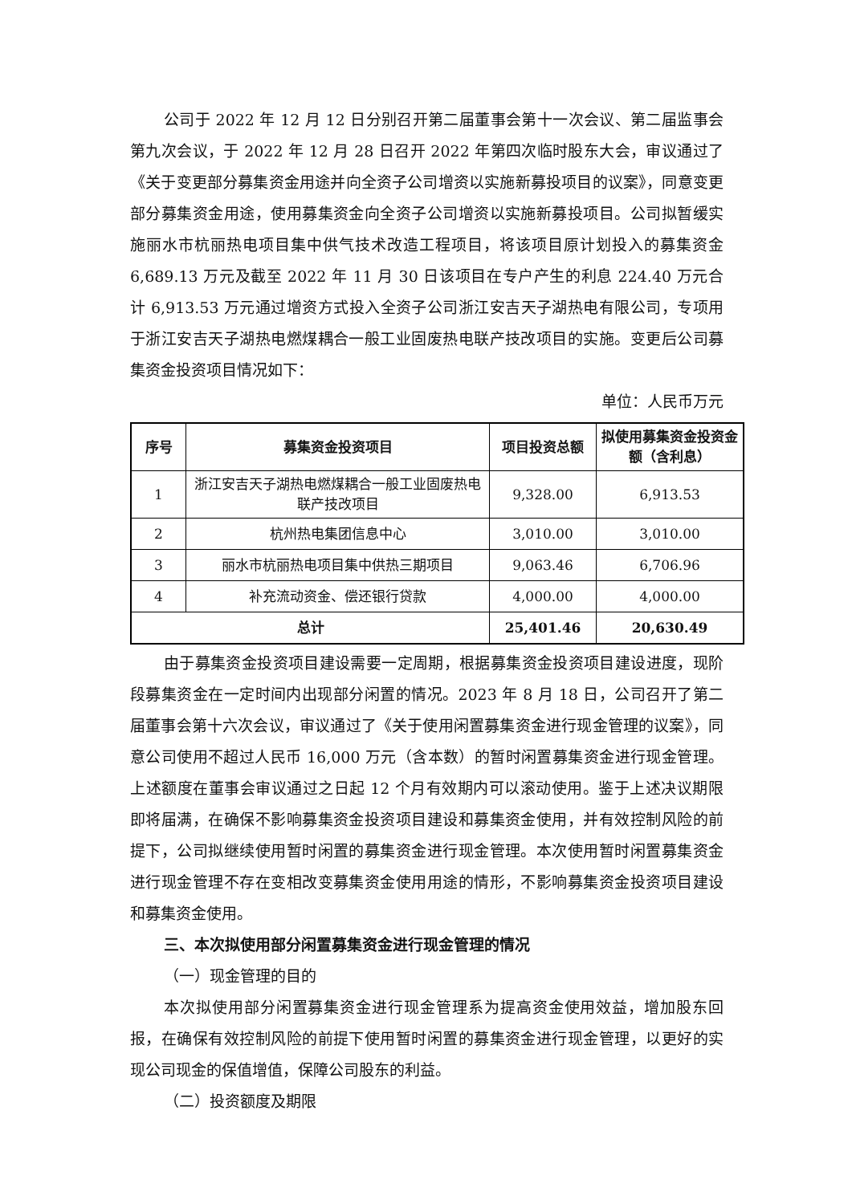公司于 2022 年 12 月 12 日分别召开第二届董事会第十一次会议、第二届监事会第九次会议，于 2022 年 12 月 28 日召开 2022 年第四次临时股东大会，审议通过了《关于变更部分募集资金用途并向全资子公司增资以实施新募投项目的议案》，同意变更部分募集资金用途，使用募集资金向全资子公司增资以实施新募投项目。公司拟暂缓实施丽水市杭丽热电项目集中供气技术改造工程项目，将该项目原计划投入的募集资金 6,689.13 万元及截至 2022 年 11 月 30 日该项目在专户产生的利息 224.40 万元合计 6,913.53 万元通过增资方式投入全资子公司浙江安吉天子湖热电有限公司，专项用于浙江安吉天子湖热电燃煤耦合一般工业固废热电联产技改项目的实施。变更后公司募集资金投资项目情况如下：
单位：人民币万元
| 序号 | 募集资金投资项目 | 项目投资总额 | 拟使用募集资金投资金额（含利息） |
| --- | --- | --- | --- |
| 1 | 浙江安吉天子湖热电燃煤耦合一般工业固废热电联产技改项目 | 9,328.00 | 6,913.53 |
| 2 | 杭州热电集团信息中心 | 3,010.00 | 3,010.00 |
| 3 | 丽水市杭丽热电项目集中供热三期项目 | 9,063.46 | 6,706.96 |
| 4 | 补充流动资金、偿还银行贷款 | 4,000.00 | 4,000.00 |
| 总计 | | 25,401.46 | 20,630.49 |
由于募集资金投资项目建设需要一定周期，根据募集资金投资项目建设进度，现阶段募集资金在一定时间内出现部分闲置的情况。2023 年 8 月 18 日，公司召开了第二届董事会第十六次会议，审议通过了《关于使用闲置募集资金进行现金管理的议案》，同意公司使用不超过人民币 16,000 万元（含本数）的暂时闲置募集资金进行现金管理。上述额度在董事会审议通过之日起 12 个月有效期内可以滚动使用。鉴于上述决议期限即将届满，在确保不影响募集资金投资项目建设和募集资金使用，并有效控制风险的前提下，公司拟继续使用暂时闲置的募集资金进行现金管理。本次使用暂时闲置募集资金进行现金管理不存在变相改变募集资金使用用途的情形，不影响募集资金投资项目建设和募集资金使用。
三、本次拟使用部分闲置募集资金进行现金管理的情况
（一）现金管理的目的
本次拟使用部分闲置募集资金进行现金管理系为提高资金使用效益，增加股东回报，在确保有效控制风险的前提下使用暂时闲置的募集资金进行现金管理，以更好的实现公司现金的保值增值，保障公司股东的利益。
（二）投资额度及期限